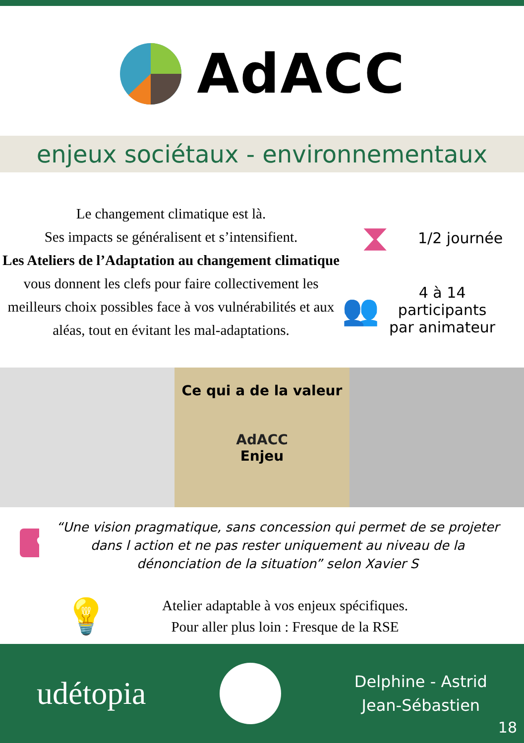AdACC
enjeux sociétaux - environnementaux
Le changement climatique est là.
Ses impacts se généralisent et s’intensifient.
Les Ateliers de l’Adaptation au changement climatique vous donnent les clefs pour faire collectivement les meilleurs choix possibles face à vos vulnérabilités et aux aléas, tout en évitant les mal-adaptations.
⧗ 1/2 journée
👥 4 à 14
participants
par animateur
Ce qui a de la valeur
AdACC
Enjeu
♥
“Une vision pragmatique, sans concession qui permet de se projeter dans l action et ne pas rester uniquement au niveau de la dénonciation de la situation” selon Xavier S
💡
Atelier adaptable à vos enjeux spécifiques.
Pour aller plus loin : Fresque de la RSE
udétopia Delphine - Astrid
Jean-Sébastien
18